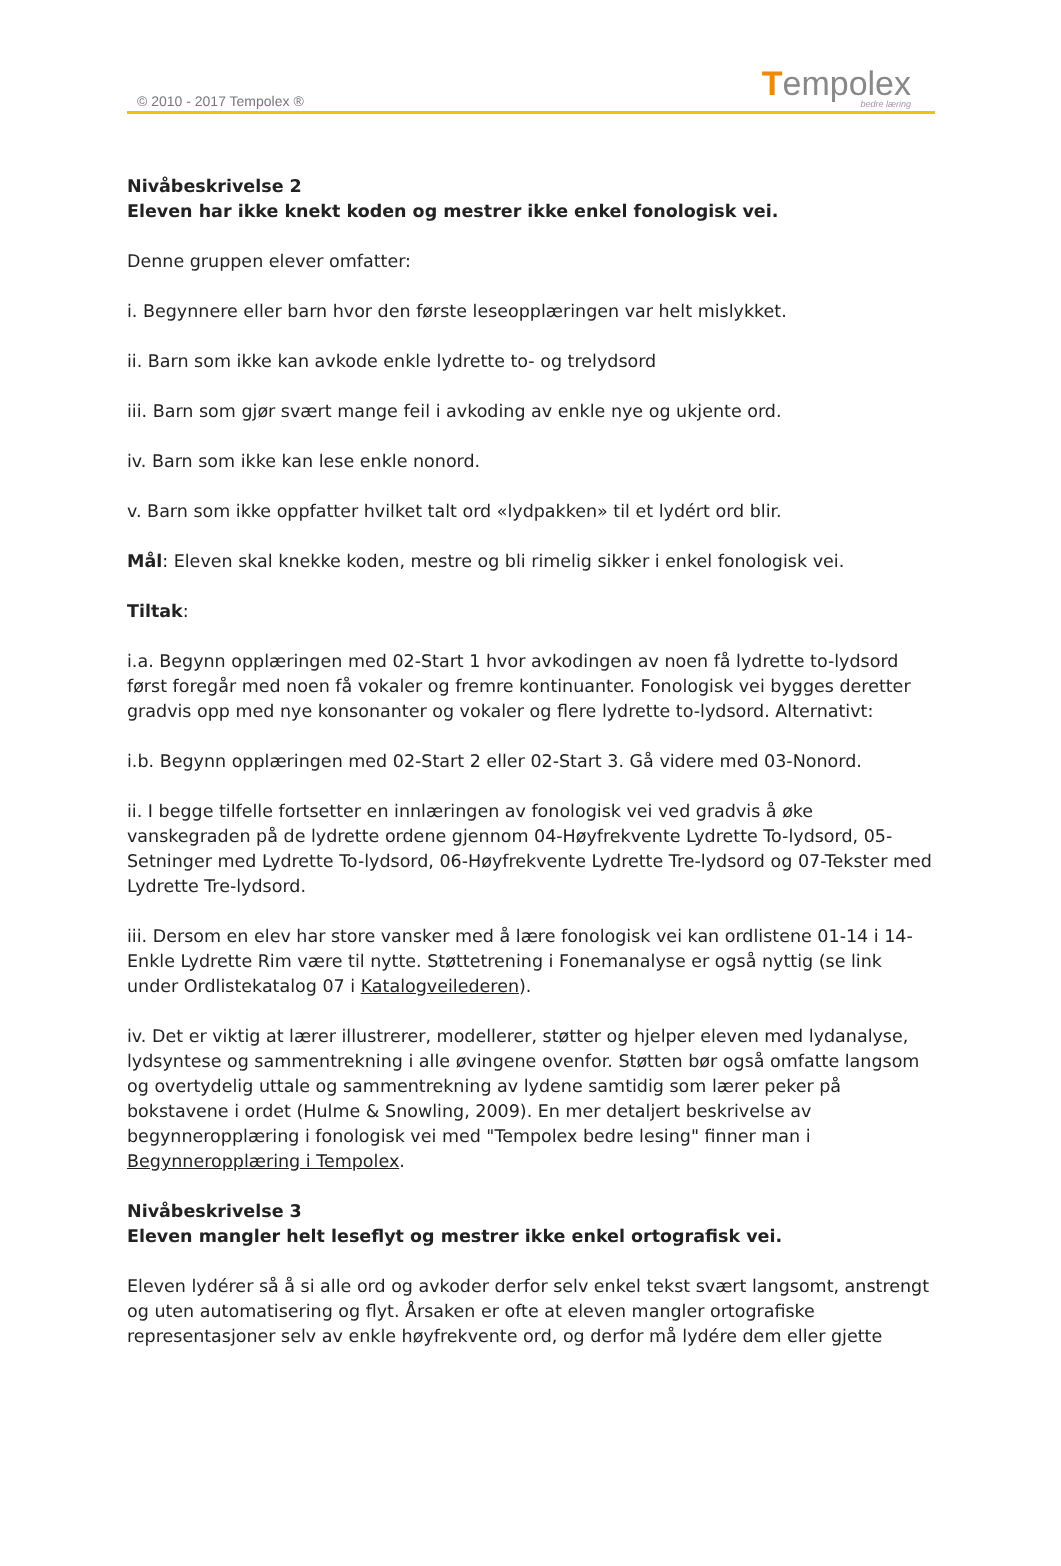© 2010 - 2017 Tempolex ® Tempolex
bedre læring
Nivåbeskrivelse 2
Eleven har ikke knekt koden og mestrer ikke enkel fonologisk vei.
Denne gruppen elever omfatter:
i. Begynnere eller barn hvor den første leseopplæringen var helt mislykket.
ii. Barn som ikke kan avkode enkle lydrette to- og trelydsord
iii. Barn som gjør svært mange feil i avkoding av enkle nye og ukjente ord.
iv. Barn som ikke kan lese enkle nonord.
v. Barn som ikke oppfatter hvilket talt ord «lydpakken» til et lydért ord blir.
Mål: Eleven skal knekke koden, mestre og bli rimelig sikker i enkel fonologisk vei.
Tiltak:
i.a. Begynn opplæringen med 02-Start 1 hvor avkodingen av noen få lydrette to-lydsord først foregår med noen få vokaler og fremre kontinuanter. Fonologisk vei bygges deretter gradvis opp med nye konsonanter og vokaler og flere lydrette to-lydsord. Alternativt:
i.b. Begynn opplæringen med 02-Start 2 eller 02-Start 3. Gå videre med 03-Nonord.
ii. I begge tilfelle fortsetter en innlæringen av fonologisk vei ved gradvis å øke vanskegraden på de lydrette ordene gjennom 04-Høyfrekvente Lydrette To-lydsord, 05-Setninger med Lydrette To-lydsord, 06-Høyfrekvente Lydrette Tre-lydsord og 07-Tekster med Lydrette Tre-lydsord.
iii. Dersom en elev har store vansker med å lære fonologisk vei kan ordlistene 01-14 i 14-Enkle Lydrette Rim være til nytte. Støttetrening i Fonemanalyse er også nyttig (se link under Ordlistekatalog 07 i Katalogveilederen).
iv. Det er viktig at lærer illustrerer, modellerer, støtter og hjelper eleven med lydanalyse, lydsyntese og sammentrekning i alle øvingene ovenfor. Støtten bør også omfatte langsom og overtydelig uttale og sammentrekning av lydene samtidig som lærer peker på bokstavene i ordet (Hulme & Snowling, 2009). En mer detaljert beskrivelse av begynneropplæring i fonologisk vei med "Tempolex bedre lesing" finner man i Begynneropplæring i Tempolex.
Nivåbeskrivelse 3
Eleven mangler helt leseflyt og mestrer ikke enkel ortografisk vei.
Eleven lydérer så å si alle ord og avkoder derfor selv enkel tekst svært langsomt, anstrengt og uten automatisering og flyt. Årsaken er ofte at eleven mangler ortografiske representasjoner selv av enkle høyfrekvente ord, og derfor må lydére dem eller gjette